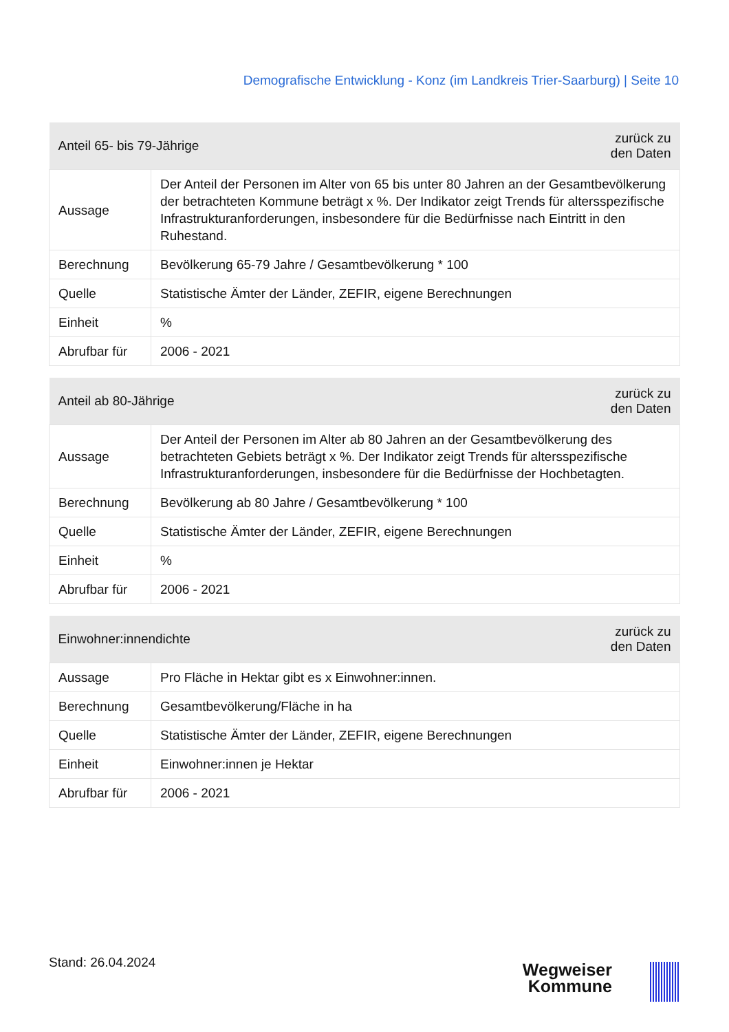Demografische Entwicklung - Konz (im Landkreis Trier-Saarburg) | Seite 10
| Anteil 65- bis 79-Jährige | | zurück zu den Daten |
| --- | --- | --- |
| Aussage | Der Anteil der Personen im Alter von 65 bis unter 80 Jahren an der Gesamtbevölkerung der betrachteten Kommune beträgt x %. Der Indikator zeigt Trends für altersspezifische Infrastrukturanforderungen, insbesondere für die Bedürfnisse nach Eintritt in den Ruhestand. | |
| Berechnung | Bevölkerung 65-79 Jahre / Gesamtbevölkerung * 100 | |
| Quelle | Statistische Ämter der Länder, ZEFIR, eigene Berechnungen | |
| Einheit | % | |
| Abrufbar für | 2006 - 2021 | |
| Anteil ab 80-Jährige | | zurück zu den Daten |
| --- | --- | --- |
| Aussage | Der Anteil der Personen im Alter ab 80 Jahren an der Gesamtbevölkerung des betrachteten Gebiets beträgt x %. Der Indikator zeigt Trends für altersspezifische Infrastrukturanforderungen, insbesondere für die Bedürfnisse der Hochbetagten. | |
| Berechnung | Bevölkerung ab 80 Jahre / Gesamtbevölkerung * 100 | |
| Quelle | Statistische Ämter der Länder, ZEFIR, eigene Berechnungen | |
| Einheit | % | |
| Abrufbar für | 2006 - 2021 | |
| Einwohner:innendichte | | zurück zu den Daten |
| --- | --- | --- |
| Aussage | Pro Fläche in Hektar gibt es x Einwohner:innen. | |
| Berechnung | Gesamtbevölkerung/Fläche in ha | |
| Quelle | Statistische Ämter der Länder, ZEFIR, eigene Berechnungen | |
| Einheit | Einwohner:innen je Hektar | |
| Abrufbar für | 2006 - 2021 | |
Stand: 26.04.2024
Wegweiser
Kommune